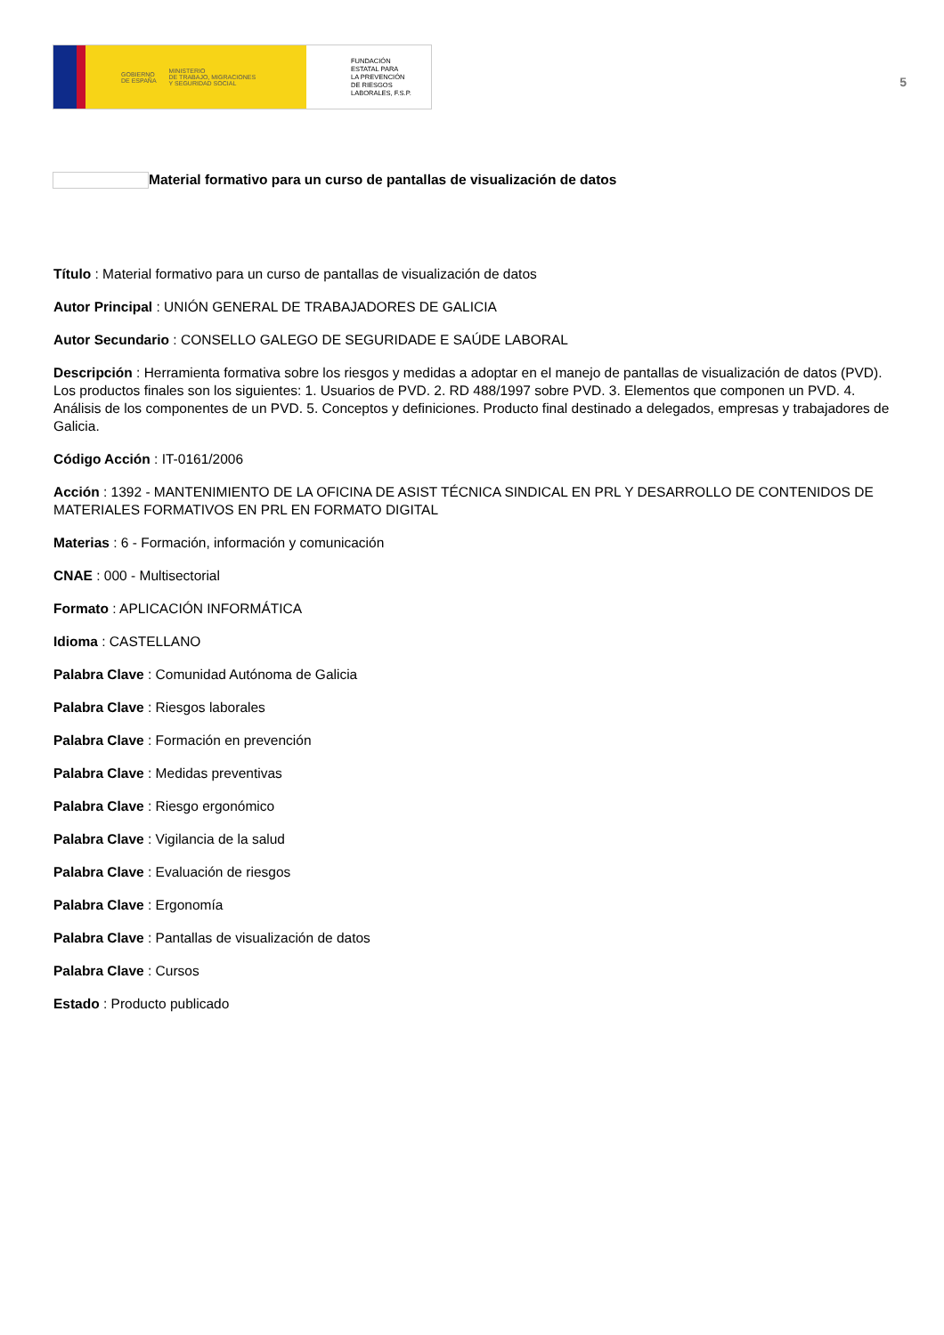GOBIERNO
DE ESPAÑA MINISTERIO
DE TRABAJO, MIGRACIONES
Y SEGURIDAD SOCIAL
FUNDACIÓN
ESTATAL PARA
LA PREVENCIÓN
DE RIESGOS
LABORALES, F.S.P.
5
Material formativo para un curso de pantallas de visualización de datos
Título : Material formativo para un curso de pantallas de visualización de datos
Autor Principal : UNIÓN GENERAL DE TRABAJADORES DE GALICIA
Autor Secundario : CONSELLO GALEGO DE SEGURIDADE E SAÚDE LABORAL
Descripción : Herramienta formativa sobre los riesgos y medidas a adoptar en el manejo de pantallas de visualización de datos (PVD). Los productos finales son los siguientes: 1. Usuarios de PVD. 2. RD 488/1997 sobre PVD. 3. Elementos que componen un PVD. 4. Análisis de los componentes de un PVD. 5. Conceptos y definiciones. Producto final destinado a delegados, empresas y trabajadores de Galicia.
Código Acción : IT-0161/2006
Acción : 1392 - MANTENIMIENTO DE LA OFICINA DE ASIST TÉCNICA SINDICAL EN PRL Y DESARROLLO DE CONTENIDOS DE MATERIALES FORMATIVOS EN PRL EN FORMATO DIGITAL
Materias : 6 - Formación, información y comunicación
CNAE : 000 - Multisectorial
Formato : APLICACIÓN INFORMÁTICA
Idioma : CASTELLANO
Palabra Clave : Comunidad Autónoma de Galicia
Palabra Clave : Riesgos laborales
Palabra Clave : Formación en prevención
Palabra Clave : Medidas preventivas
Palabra Clave : Riesgo ergonómico
Palabra Clave : Vigilancia de la salud
Palabra Clave : Evaluación de riesgos
Palabra Clave : Ergonomía
Palabra Clave : Pantallas de visualización de datos
Palabra Clave : Cursos
Estado : Producto publicado